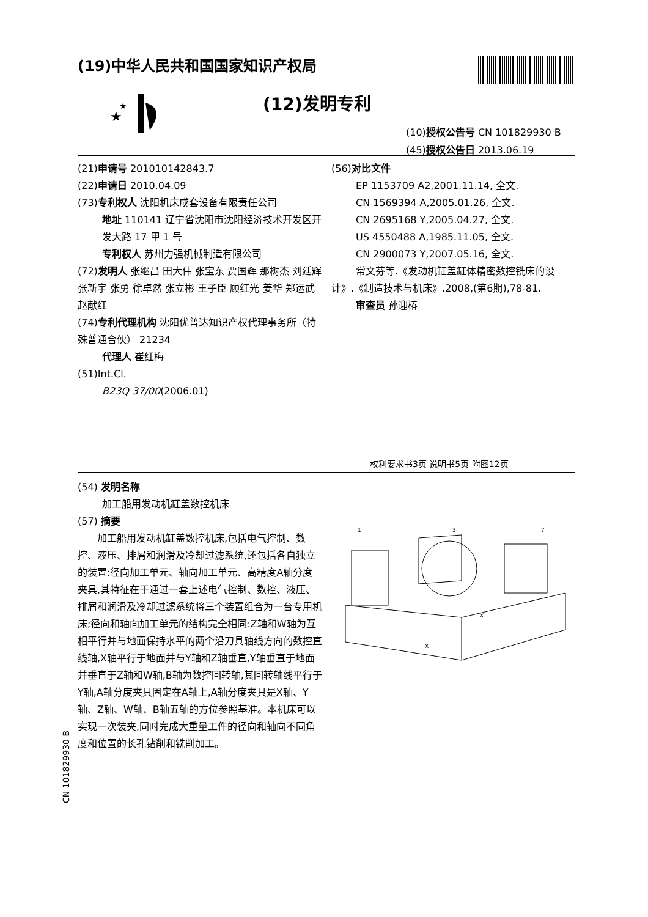(19)中华人民共和国国家知识产权局
★
★
(12)发明专利
(10)授权公告号 CN 101829930 B
(45)授权公告日 2013.06.19
(21)申请号 201010142843.7
(22)申请日 2010.04.09
(73)专利权人 沈阳机床成套设备有限责任公司
地址 110141 辽宁省沈阳市沈阳经济技术开发区开发大路 17 甲 1 号
专利权人 苏州力强机械制造有限公司
(72)发明人 张继昌 田大伟 张宝东 贾国辉 那树杰 刘廷辉 张新宇 张勇 徐卓然 张立彬 王子臣 顾红光 姜华 郑运武 赵献红
(74)专利代理机构 沈阳优普达知识产权代理事务所（特殊普通合伙） 21234
代理人 崔红梅
(51)Int.Cl.
B23Q 37/00(2006.01)
(56)对比文件
EP 1153709 A2,2001.11.14, 全文.
CN 1569394 A,2005.01.26, 全文.
CN 2695168 Y,2005.04.27, 全文.
US 4550488 A,1985.11.05, 全文.
CN 2900073 Y,2007.05.16, 全文.
常文芬等.《发动机缸盖缸体精密数控铣床的设计》.《制造技术与机床》.2008,(第6期),78-81.
审查员 孙迎椿
权利要求书3页 说明书5页 附图12页
(54) 发明名称
加工船用发动机缸盖数控机床
(57) 摘要
加工船用发动机缸盖数控机床,包括电气控制、数控、液压、排屑和润滑及冷却过滤系统,还包括各自独立的装置:径向加工单元、轴向加工单元、高精度A轴分度夹具,其特征在于通过一套上述电气控制、数控、液压、排屑和润滑及冷却过滤系统将三个装置组合为一台专用机床;径向和轴向加工单元的结构完全相同:Z轴和W轴为互相平行并与地面保持水平的两个沿刀具轴线方向的数控直线轴,X轴平行于地面并与Y轴和Z轴垂直,Y轴垂直于地面并垂直于Z轴和W轴,B轴为数控回转轴,其回转轴线平行于Y轴,A轴分度夹具固定在A轴上,A轴分度夹具是X轴、Y轴、Z轴、W轴、B轴五轴的方位参照基准。本机床可以实现一次装夹,同时完成大重量工件的径向和轴向不同角度和位置的长孔钻削和铣削加工。
1
3
7
X
X
CN 101829930 B